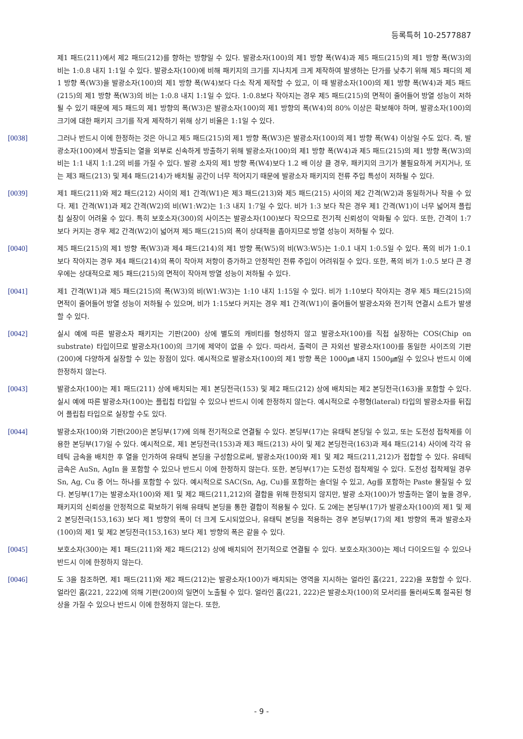등록특허 10-2577887
제1 패드(211)에서 제2 패드(212)를 향하는 방향일 수 있다. 발광소자(100)의 제1 방향 폭(W4)과 제5 패드(215)의 제1 방향 폭(W3)의 비는 1:0.8 내지 1:1일 수 있다. 발광소자(100)에 비해 패키지의 크기를 지나치게 크게 제작하여 발생하는 단가를 낮추기 위해 제5 패디의 제1 방향 폭(W3)을 발광소자(100)의 제1 방향 폭(W4)보다 다소 작게 제작할 수 있고, 이 때 발광소자(100)의 제1 방향 폭(W4)과 제5 패드(215)의 제1 방향 폭(W3)의 비는 1:0.8 내지 1:1일 수 있다. 1:0.8보다 작아지는 경우 제5 패드(215)의 면적이 줄어들어 방열 성능이 저하될 수 있기 때문에 제5 패드의 제1 방향의 폭(W3)은 발광소자(100)의 제1 방향의 폭(W4)의 80% 이상은 확보해야 하며, 발광소자(100)의 크기에 대한 패키지 크기를 작게 제작하기 위해 상기 비율은 1:1일 수 있다.
[0038] 그러나 반드시 이에 한정하는 것은 아니고 제5 패드(215)의 제1 방향 폭(W3)은 발광소자(100)의 제1 방향 폭(W4) 이상일 수도 있다. 즉, 발광소자(100)에서 방출되는 열을 외부로 신속하게 방출하기 위해 발광소자(100)의 제1 방향 폭(W4)과 제5 패드(215)의 제1 방향 폭(W3)의 비는 1:1 내지 1:1.2의 비를 가질 수 있다. 발광 소자의 제1 방향 폭(W4)보다 1.2 배 이상 클 경우, 패키지의 크기가 불필요하게 커지거나, 또는 제3 패드(213) 및 제4 패드(214)가 배치될 공간이 너무 적어지기 때문에 발광소자 패키지의 전류 주입 특성이 저하될 수 있다.
[0039] 제1 패드(211)와 제2 패드(212) 사이의 제1 간격(W1)은 제3 패드(213)와 제5 패드(215) 사이의 제2 간격(W2)과 동일하거나 작을 수 있다. 제1 간격(W1)과 제2 간격(W2)의 비(W1:W2)는 1:3 내지 1:7일 수 있다. 비가 1:3 보다 작은 경우 제1 간격(W1)이 너무 넓어져 플립칩 실장이 어려울 수 있다. 특히 보호소자(300)의 사이즈는 발광소자(100)보다 작으므로 전기적 신뢰성이 악화될 수 있다. 또한, 간격이 1:7 보다 커지는 경우 제2 간격(W2)이 넓어져 제5 패드(215)의 폭이 상대적을 좁아지므로 방열 성능이 저하될 수 있다.
[0040] 제5 패드(215)의 제1 방향 폭(W3)과 제4 패드(214)의 제1 방향 폭(W5)의 비(W3:W5)는 1:0.1 내지 1:0.5일 수 있다. 폭의 비가 1:0.1 보다 작아지는 경우 제4 패드(214)의 폭이 작아져 저항이 증가하고 안정적인 전류 주입이 어려워질 수 있다. 또한, 폭의 비가 1:0.5 보다 큰 경우에는 상대적으로 제5 패드(215)의 면적이 작아져 방열 성능이 저하될 수 있다.
[0041] 제1 간격(W1)과 제5 패드(215)의 폭(W3)의 비(W1:W3)는 1:10 내지 1:15일 수 있다. 비가 1:10보다 작아지는 경우 제5 패드(215)의 면적이 줄어들어 방열 성능이 저하될 수 있으며, 비가 1:15보다 커지는 경우 제1 간격(W1)이 줄어들어 발광소자와 전기적 연결시 쇼트가 발생할 수 있다.
[0042] 실시 예에 따른 발광소자 패키지는 기판(200) 상에 별도의 캐비티를 형성하지 않고 발광소자(100)를 직접 실장하는 COS(Chip on substrate) 타입이므로 발광소자(100)의 크기에 제약이 없을 수 있다. 따라서, 출력이 큰 자외선 발광소자(100)를 동일한 사이즈의 기판(200)에 다양하게 실장할 수 있는 장점이 있다. 예시적으로 발광소자(100)의 제1 방향 폭은 1000㎛ 내지 1500㎛일 수 있으나 반드시 이에 한정하지 않는다.
[0043] 발광소자(100)는 제1 패드(211) 상에 배치되는 제1 본딩전극(153) 및 제2 패드(212) 상에 배치되는 제2 본딩전극(163)을 포함할 수 있다. 실시 예에 따른 발광소자(100)는 플립칩 타입일 수 있으나 반드시 이에 한정하지 않는다. 예시적으로 수평형(lateral) 타입의 발광소자를 뒤집어 플립칩 타입으로 실장할 수도 있다.
[0044] 발광소자(100)와 기판(200)은 본딩부(17)에 의해 전기적으로 연결될 수 있다. 본딩부(17)는 유태틱 본딩일 수 있고, 또는 도전성 접착제를 이용한 본딩부(17)일 수 있다. 예시적으로, 제1 본딩전극(153)과 제3 패드(213) 사이 및 제2 본딩전극(163)과 제4 패드(214) 사이에 각각 유테틱 금속을 배치한 후 열을 인가하여 유태틱 본딩을 구성함으로써, 발광소자(100)와 제1 및 제2 패드(211,212)가 접합할 수 있다. 유테틱 금속은 AuSn, AgIn 을 포함할 수 있으나 반드시 이에 한정하지 않는다. 또한, 본딩부(17)는 도전성 접착제일 수 있다. 도전성 접착제일 경우 Sn, Ag, Cu 중 어느 하나를 포함할 수 있다. 예시적으로 SAC(Sn, Ag, Cu)를 포함하는 솔더일 수 있고, Ag를 포함하는 Paste 물질일 수 있다. 본딩부(17)는 발광소자(100)와 제1 및 제2 패드(211,212)의 결합을 위해 한정되지 않지만, 발광 소자(100)가 방출하는 열이 높을 경우, 패키지의 신뢰성을 안정적으로 확보하기 위해 유태틱 본딩을 통한 결합이 적용될 수 있다. 도 2에는 본딩부(17)가 발광소자(100)의 제1 및 제2 본딩전극(153,163) 보다 제1 방향의 폭이 더 크게 도시되었으나, 유태틱 본딩을 적용하는 경우 본딩부(17)의 제1 방향의 폭과 발광소자(100)의 제1 및 제2 본딩전극(153,163) 보다 제1 방향의 폭은 같을 수 있다.
[0045] 보호소자(300)는 제1 패드(211)와 제2 패드(212) 상에 배치되어 전기적으로 연결될 수 있다. 보호소자(300)는 제너 다이오드일 수 있으나 반드시 이에 한정하지 않는다.
[0046] 도 3을 참조하면, 제1 패드(211)와 제2 패드(212)는 발광소자(100)가 배치되는 영역을 지시하는 얼라인 홈(221, 222)을 포함할 수 있다. 얼라인 홈(221, 222)에 의해 기판(200)의 일면이 노출될 수 있다. 얼라인 홈(221, 222)은 발광소자(100)의 모서리를 둘러싸도록 절곡된 형상을 가질 수 있으나 반드시 이에 한정하지 않는다. 또한,
- 9 -